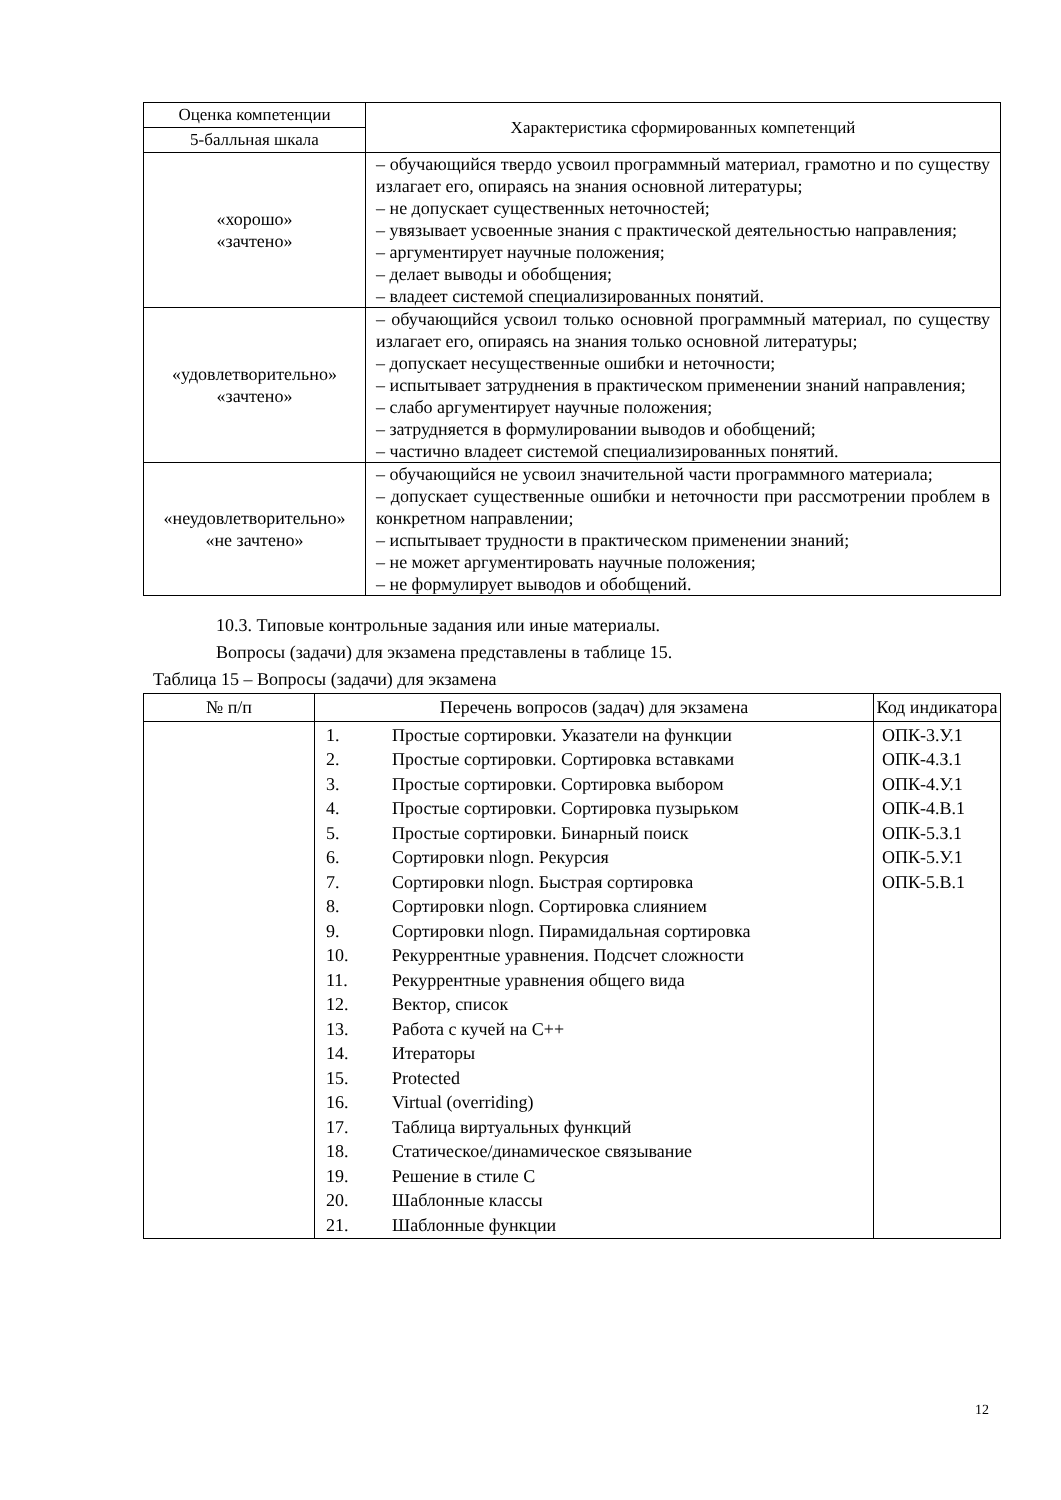| Оценка компетенции | Характеристика сформированных компетенций |
| --- | --- |
| 5-балльная шкала | |
| «хорошо» «зачтено» | – обучающийся твердо усвоил программный материал, грамотно и по существу излагает его, опираясь на знания основной литературы; – не допускает существенных неточностей; – увязывает усвоенные знания с практической деятельностью направления; – аргументирует научные положения; – делает выводы и обобщения; – владеет системой специализированных понятий. |
| «удовлетворительно» «зачтено» | – обучающийся усвоил только основной программный материал, по существу излагает его, опираясь на знания только основной литературы; – допускает несущественные ошибки и неточности; – испытывает затруднения в практическом применении знаний направления; – слабо аргументирует научные положения; – затрудняется в формулировании выводов и обобщений; – частично владеет системой специализированных понятий. |
| «неудовлетворительно» «не зачтено» | – обучающийся не усвоил значительной части программного материала; – допускает существенные ошибки и неточности при рассмотрении проблем в конкретном направлении; – испытывает трудности в практическом применении знаний; – не может аргументировать научные положения; – не формулирует выводов и обобщений. |
10.3. Типовые контрольные задания или иные материалы.
Вопросы (задачи) для экзамена представлены в таблице 15.
Таблица 15 – Вопросы (задачи) для экзамена
| № п/п | Перечень вопросов (задач) для экзамена | Код индикатора |
| --- | --- | --- |
| | 1. Простые сортировки. Указатели на функции 2. Простые сортировки. Сортировка вставками 3. Простые сортировки. Сортировка выбором 4. Простые сортировки. Сортировка пузырьком 5. Простые сортировки. Бинарный поиск 6. Сортировки nlogn. Рекурсия 7. Сортировки nlogn. Быстрая сортировка 8. Сортировки nlogn. Сортировка слиянием 9. Сортировки nlogn. Пирамидальная сортировка 10. Рекуррентные уравнения. Подсчет сложности 11. Рекуррентные уравнения общего вида 12. Вектор, список 13. Работа с кучей на C++ 14. Итераторы 15. Protected 16. Virtual (overriding) 17. Таблица виртуальных функций 18. Статическое/динамическое связывание 19. Решение в стиле C 20. Шаблонные классы 21. Шаблонные функции | ОПК-3.У.1 ОПК-4.З.1 ОПК-4.У.1 ОПК-4.В.1 ОПК-5.З.1 ОПК-5.У.1 ОПК-5.В.1 |
12